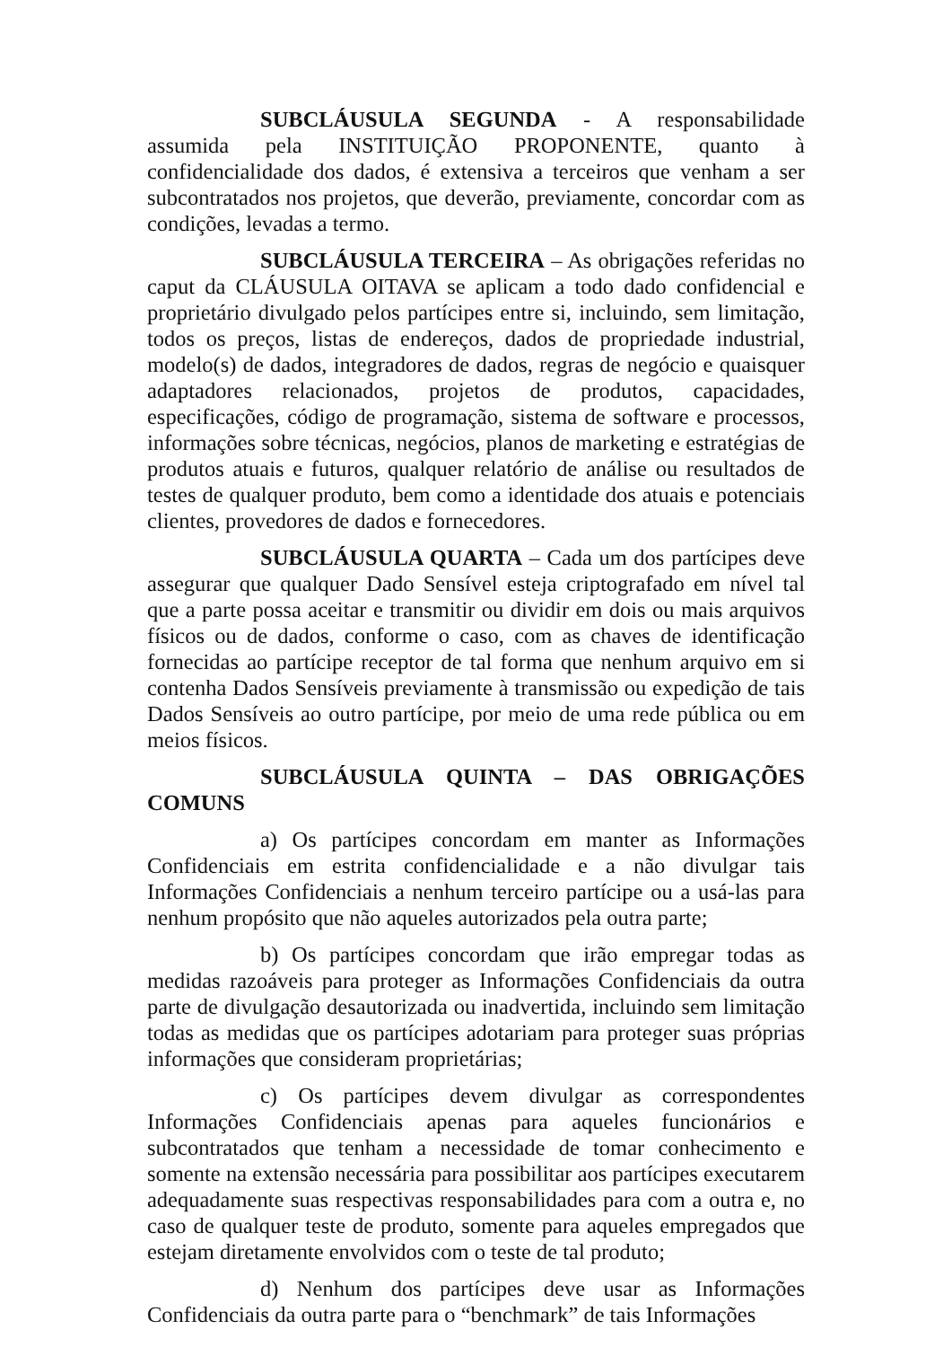SUBCLÁUSULA SEGUNDA - A responsabilidade assumida pela INSTITUIÇÃO PROPONENTE, quanto à confidencialidade dos dados, é extensiva a terceiros que venham a ser subcontratados nos projetos, que deverão, previamente, concordar com as condições, levadas a termo.
SUBCLÁUSULA TERCEIRA – As obrigações referidas no caput da CLÁUSULA OITAVA se aplicam a todo dado confidencial e proprietário divulgado pelos partícipes entre si, incluindo, sem limitação, todos os preços, listas de endereços, dados de propriedade industrial, modelo(s) de dados, integradores de dados, regras de negócio e quaisquer adaptadores relacionados, projetos de produtos, capacidades, especificações, código de programação, sistema de software e processos, informações sobre técnicas, negócios, planos de marketing e estratégias de produtos atuais e futuros, qualquer relatório de análise ou resultados de testes de qualquer produto, bem como a identidade dos atuais e potenciais clientes, provedores de dados e fornecedores.
SUBCLÁUSULA QUARTA – Cada um dos partícipes deve assegurar que qualquer Dado Sensível esteja criptografado em nível tal que a parte possa aceitar e transmitir ou dividir em dois ou mais arquivos físicos ou de dados, conforme o caso, com as chaves de identificação fornecidas ao partícipe receptor de tal forma que nenhum arquivo em si contenha Dados Sensíveis previamente à transmissão ou expedição de tais Dados Sensíveis ao outro partícipe, por meio de uma rede pública ou em meios físicos.
SUBCLÁUSULA QUINTA – DAS OBRIGAÇÕES COMUNS
a) Os partícipes concordam em manter as Informações Confidenciais em estrita confidencialidade e a não divulgar tais Informações Confidenciais a nenhum terceiro partícipe ou a usá-las para nenhum propósito que não aqueles autorizados pela outra parte;
b) Os partícipes concordam que irão empregar todas as medidas razoáveis para proteger as Informações Confidenciais da outra parte de divulgação desautorizada ou inadvertida, incluindo sem limitação todas as medidas que os partícipes adotariam para proteger suas próprias informações que consideram proprietárias;
c) Os partícipes devem divulgar as correspondentes Informações Confidenciais apenas para aqueles funcionários e subcontratados que tenham a necessidade de tomar conhecimento e somente na extensão necessária para possibilitar aos partícipes executarem adequadamente suas respectivas responsabilidades para com a outra e, no caso de qualquer teste de produto, somente para aqueles empregados que estejam diretamente envolvidos com o teste de tal produto;
d) Nenhum dos partícipes deve usar as Informações Confidenciais da outra parte para o “benchmark” de tais Informações